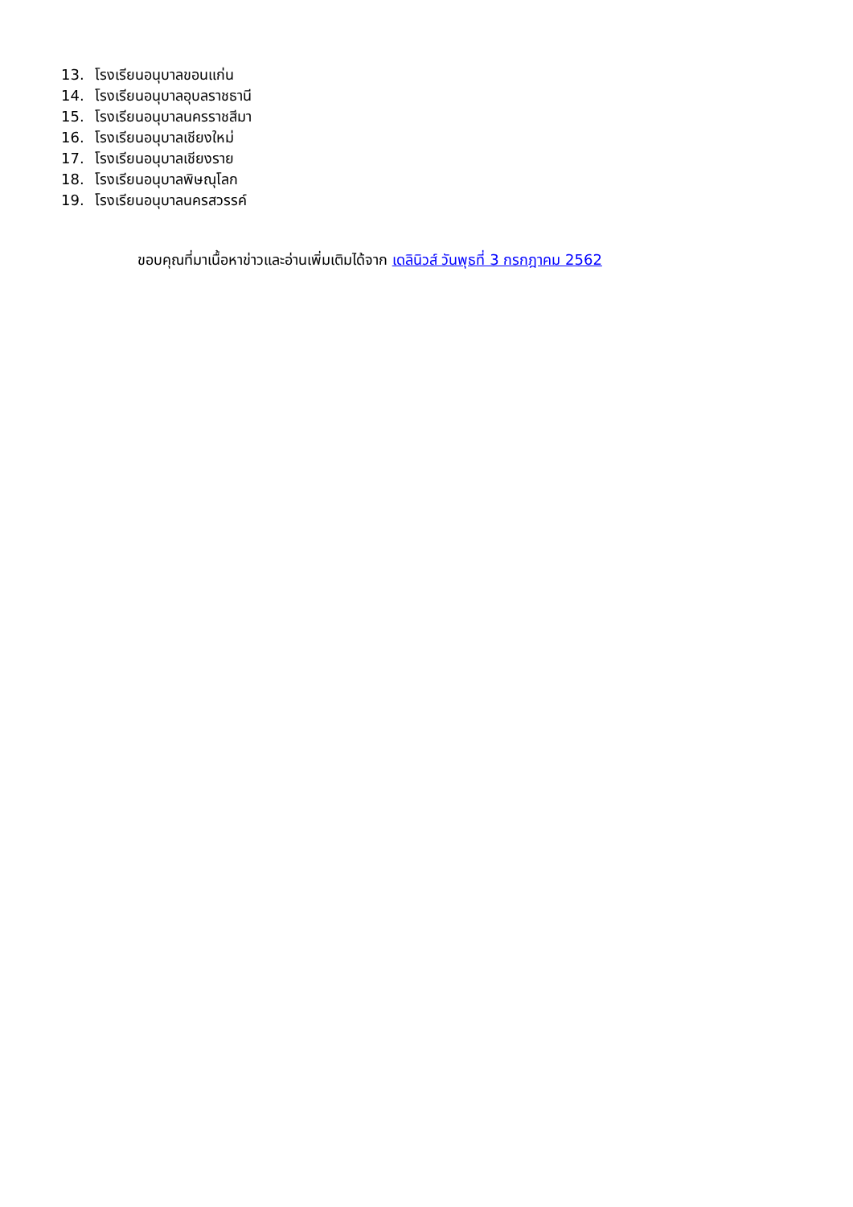13. โรงเรียนอนุบาลขอนแก่น
14. โรงเรียนอนุบาลอุบลราชธานี
15. โรงเรียนอนุบาลนครราชสีมา
16. โรงเรียนอนุบาลเชียงใหม่
17. โรงเรียนอนุบาลเชียงราย
18. โรงเรียนอนุบาลพิษณุโลก
19. โรงเรียนอนุบาลนครสวรรค์
ขอบคุณที่มาเนื้อหาข่าวและอ่านเพิ่มเติมได้จาก เดลินิวส์ วันพุธที่ 3 กรกฎาคม 2562